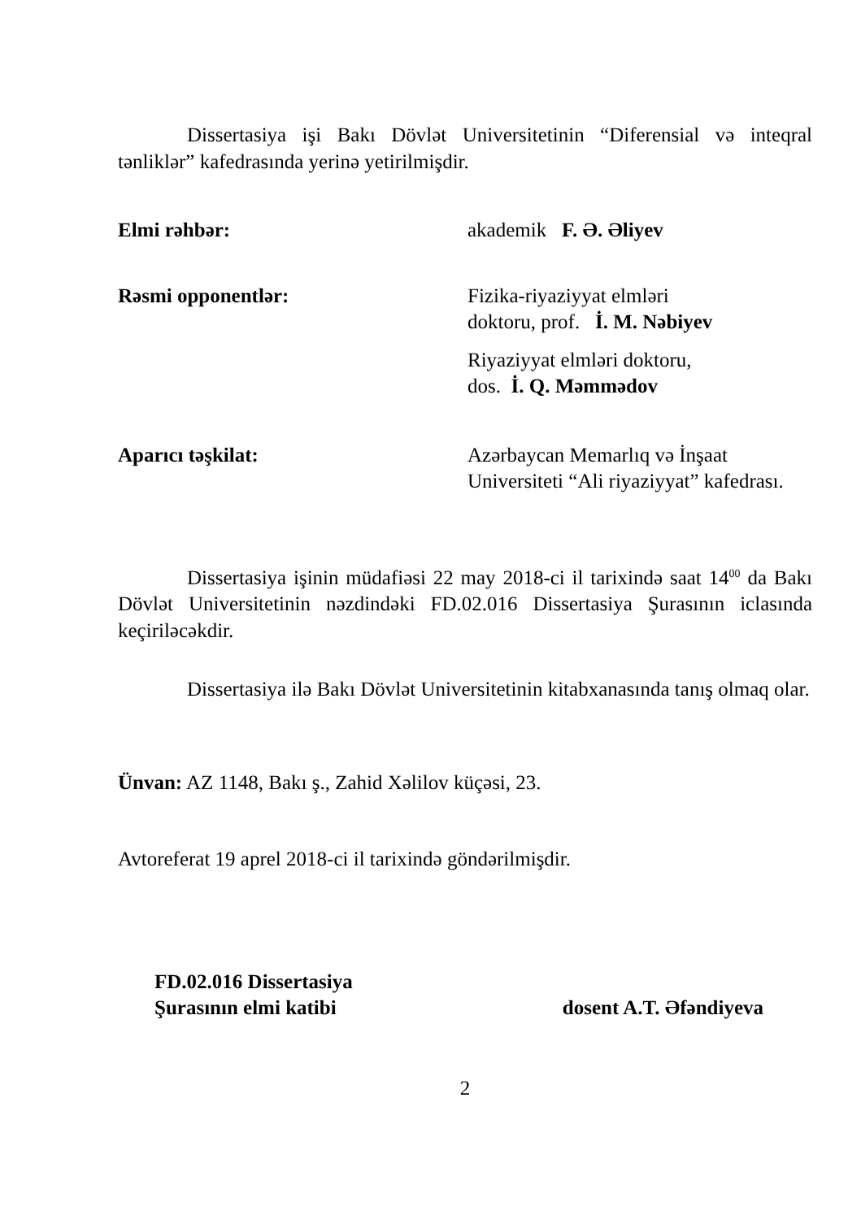Dissertasiya işi Bakı Dövlət Universitetinin “Diferensial və inteqral tənliklər” kafedrasında yerinə yetirilmişdir.
Elmi rəhbər: akademik F. Ə. Əliyev
Rəsmi opponentlər: Fizika-riyaziyyat elmləri
doktoru, prof. İ. M. Nəbiyev
Riyaziyyat elmləri doktoru,
dos. İ. Q. Məmmədov
Aparıcı təşkilat: Azərbaycan Memarlıq və İnşaat Universiteti “Ali riyaziyyat” kafedrası.
Dissertasiya işinin müdafiəsi 22 may 2018-ci il tarixində saat 14<sup>00</sup> da Bakı Dövlət Universitetinin nəzdindəki FD.02.016 Dissertasiya Şurasının iclasında keçiriləcəkdir.
Dissertasiya ilə Bakı Dövlət Universitetinin kitabxanasında tanış olmaq olar.
Ünvan: AZ 1148, Bakı ş., Zahid Xəlilov küçəsi, 23.
Avtoreferat 19 aprel 2018-ci il tarixində göndərilmişdir.
FD.02.016 Dissertasiya
Şurasının elmi katibi
dosent A.T. Əfəndiyeva
2